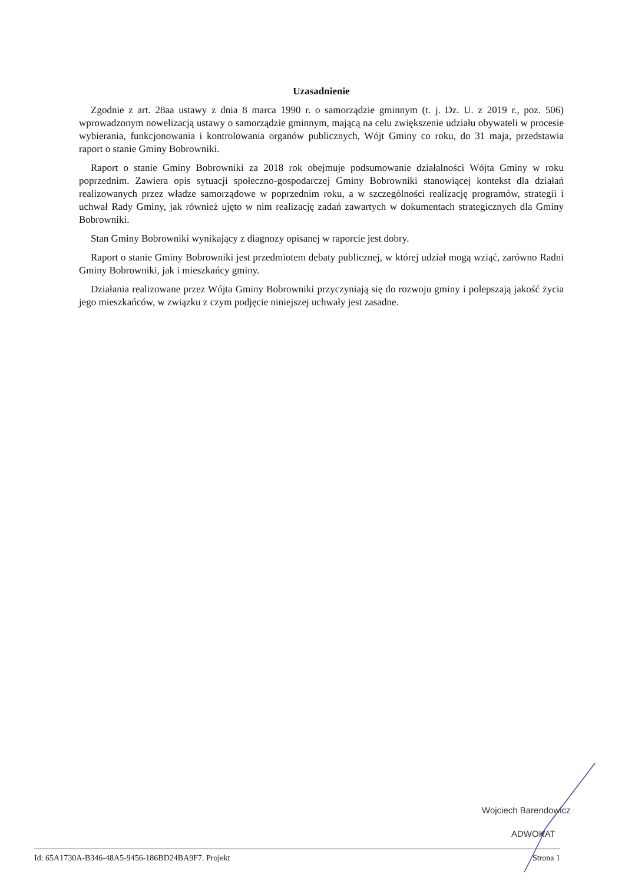Uzasadnienie
Zgodnie z art. 28aa ustawy z dnia 8 marca 1990 r. o samorządzie gminnym (t. j. Dz. U. z 2019 r., poz. 506) wprowadzonym nowelizacją ustawy o samorządzie gminnym, mającą na celu zwiększenie udziału obywateli w procesie wybierania, funkcjonowania i kontrolowania organów publicznych, Wójt Gminy co roku, do 31 maja, przedstawia raport o stanie Gminy Bobrowniki.
Raport o stanie Gminy Bobrowniki za 2018 rok obejmuje podsumowanie działalności Wójta Gminy w roku poprzednim. Zawiera opis sytuacji społeczno-gospodarczej Gminy Bobrowniki stanowiącej kontekst dla działań realizowanych przez władze samorządowe w poprzednim roku, a w szczególności realizację programów, strategii i uchwał Rady Gminy, jak również ujęto w nim realizację zadań zawartych w dokumentach strategicznych dla Gminy Bobrowniki.
Stan Gminy Bobrowniki wynikający z diagnozy opisanej w raporcie jest dobry.
Raport o stanie Gminy Bobrowniki jest przedmiotem debaty publicznej, w której udział mogą wziąć, zarówno Radni Gminy Bobrowniki, jak i mieszkańcy gminy.
Działania realizowane przez Wójta Gminy Bobrowniki przyczyniają się do rozwoju gminy i polepszają jakość życia jego mieszkańców, w związku z czym podjęcie niniejszej uchwały jest zasadne.
Wojciech Barendowicz
ADWOKAT
Id: 65A1730A-B346-48A5-9456-186BD24BA9F7. Projekt Strona 1